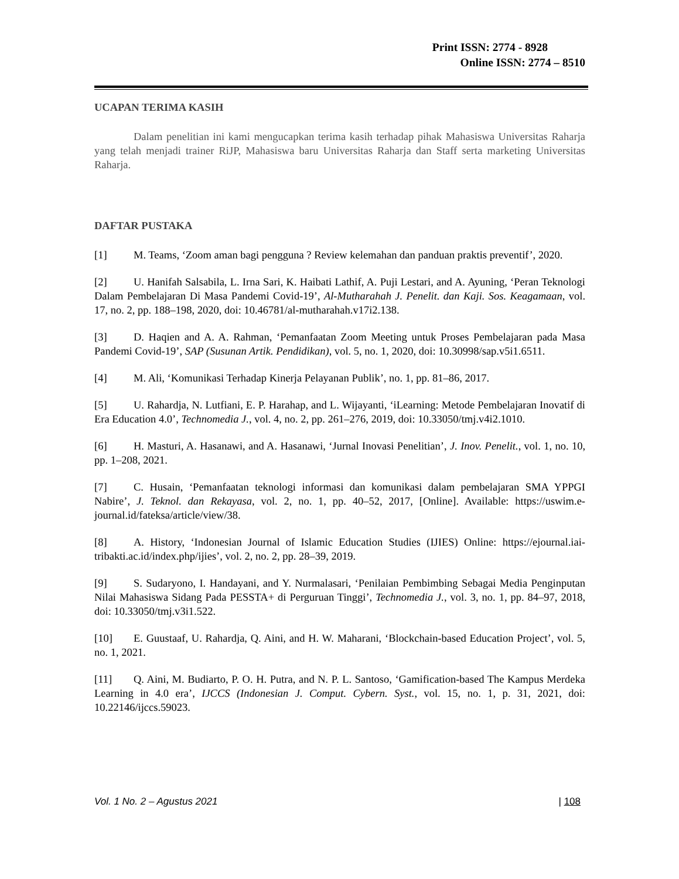Print ISSN: 2774 - 8928
Online ISSN: 2774 – 8510
UCAPAN TERIMA KASIH
Dalam penelitian ini kami mengucapkan terima kasih terhadap pihak Mahasiswa Universitas Raharja yang telah menjadi trainer RiJP, Mahasiswa baru Universitas Raharja dan Staff serta marketing Universitas Raharja.
DAFTAR PUSTAKA
[1] M. Teams, ‘Zoom aman bagi pengguna ? Review kelemahan dan panduan praktis preventif’, 2020.
[2] U. Hanifah Salsabila, L. Irna Sari, K. Haibati Lathif, A. Puji Lestari, and A. Ayuning, ‘Peran Teknologi Dalam Pembelajaran Di Masa Pandemi Covid-19’, Al-Mutharahah J. Penelit. dan Kaji. Sos. Keagamaan, vol. 17, no. 2, pp. 188–198, 2020, doi: 10.46781/al-mutharahah.v17i2.138.
[3] D. Haqien and A. A. Rahman, ‘Pemanfaatan Zoom Meeting untuk Proses Pembelajaran pada Masa Pandemi Covid-19’, SAP (Susunan Artik. Pendidikan), vol. 5, no. 1, 2020, doi: 10.30998/sap.v5i1.6511.
[4] M. Ali, ‘Komunikasi Terhadap Kinerja Pelayanan Publik’, no. 1, pp. 81–86, 2017.
[5] U. Rahardja, N. Lutfiani, E. P. Harahap, and L. Wijayanti, ‘iLearning: Metode Pembelajaran Inovatif di Era Education 4.0’, Technomedia J., vol. 4, no. 2, pp. 261–276, 2019, doi: 10.33050/tmj.v4i2.1010.
[6] H. Masturi, A. Hasanawi, and A. Hasanawi, ‘Jurnal Inovasi Penelitian’, J. Inov. Penelit., vol. 1, no. 10, pp. 1–208, 2021.
[7] C. Husain, ‘Pemanfaatan teknologi informasi dan komunikasi dalam pembelajaran SMA YPPGI Nabire’, J. Teknol. dan Rekayasa, vol. 2, no. 1, pp. 40–52, 2017, [Online]. Available: https://uswim.e-journal.id/fateksa/article/view/38.
[8] A. History, ‘Indonesian Journal of Islamic Education Studies (IJIES) Online: https://ejournal.iai-tribakti.ac.id/index.php/ijies’, vol. 2, no. 2, pp. 28–39, 2019.
[9] S. Sudaryono, I. Handayani, and Y. Nurmalasari, ‘Penilaian Pembimbing Sebagai Media Penginputan Nilai Mahasiswa Sidang Pada PESSTA+ di Perguruan Tinggi’, Technomedia J., vol. 3, no. 1, pp. 84–97, 2018, doi: 10.33050/tmj.v3i1.522.
[10] E. Guustaaf, U. Rahardja, Q. Aini, and H. W. Maharani, ‘Blockchain-based Education Project’, vol. 5, no. 1, 2021.
[11] Q. Aini, M. Budiarto, P. O. H. Putra, and N. P. L. Santoso, ‘Gamification-based The Kampus Merdeka Learning in 4.0 era’, IJCCS (Indonesian J. Comput. Cybern. Syst., vol. 15, no. 1, p. 31, 2021, doi: 10.22146/ijccs.59023.
Vol. 1 No. 2 – Agustus 2021 | 108